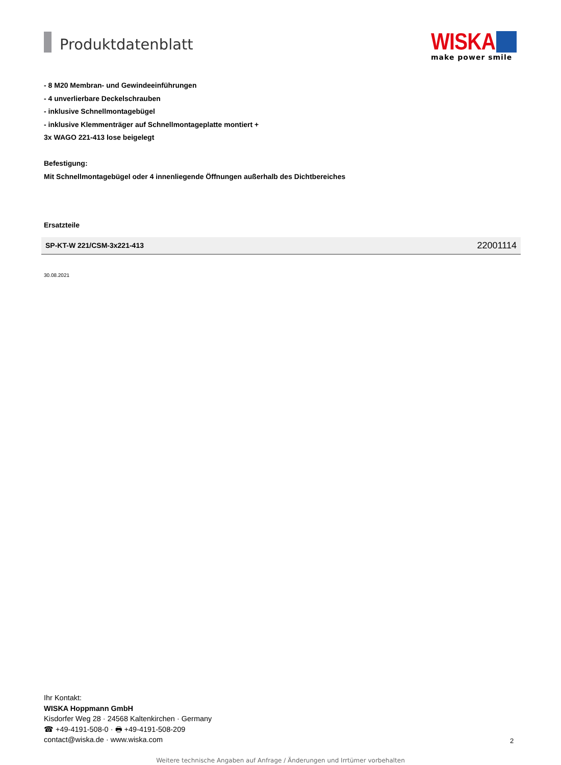Produktdatenblatt
WISKA
make power smile
- 8 M20 Membran- und Gewindeeinführungen
- 4 unverlierbare Deckelschrauben
- inklusive Schnellmontagebügel
- inklusive Klemmenträger auf Schnellmontageplatte montiert +
3x WAGO 221-413 lose beigelegt
Befestigung:
Mit Schnellmontagebügel oder 4 innenliegende Öffnungen außerhalb des Dichtbereiches
Ersatzteile
| SP-KT-W 221/CSM-3x221-413 | 22001114 |
30.08.2021
Ihr Kontakt:
WISKA Hoppmann GmbH
Kisdorfer Weg 28 · 24568 Kaltenkirchen · Germany
☎ +49-4191-508-0 · 🖶 +49-4191-508-209
contact@wiska.de · www.wiska.com
2
Weitere technische Angaben auf Anfrage / Änderungen und Irrtümer vorbehalten